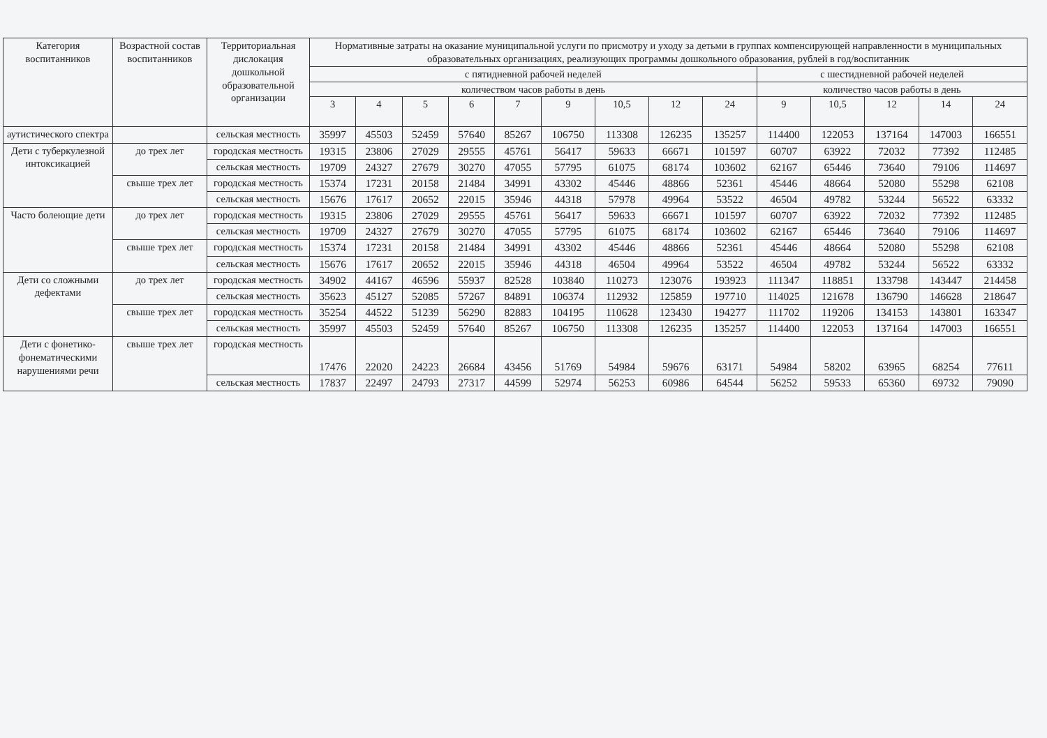| Категория воспитанников | Возрастной состав воспитанников | Территориальная дислокация дошкольной образовательной организации | Нормативные затраты на оказание муниципальной услуги по присмотру и уходу за детьми в группах компенсирующей направленности в муниципальных образовательных организациях, реализующих программы дошкольного образования, рублей в год/воспитанник | | | | | | | | | | | | | |
| --- | --- | --- | --- | --- | --- | --- | --- | --- | --- | --- | --- | --- | --- | --- | --- | --- |
| | | | с пятидневной рабочей неделей | | | | | | | | | с шестидневной рабочей неделей | | | | |
| | | | количеством часов работы в день | | | | | | | | | количество часов работы в день | | | | |
| | | | 3 | 4 | 5 | 6 | 7 | 9 | 10,5 | 12 | 24 | 9 | 10,5 | 12 | 14 | 24 |
| аутистического спектра | | сельская местность | 35997 | 45503 | 52459 | 57640 | 85267 | 106750 | 113308 | 126235 | 135257 | 114400 | 122053 | 137164 | 147003 | 166551 |
| Дети с туберкулезной интоксикацией | до трех лет | городская местность | 19315 | 23806 | 27029 | 29555 | 45761 | 56417 | 59633 | 66671 | 101597 | 60707 | 63922 | 72032 | 77392 | 112485 |
| | | сельская местность | 19709 | 24327 | 27679 | 30270 | 47055 | 57795 | 61075 | 68174 | 103602 | 62167 | 65446 | 73640 | 79106 | 114697 |
| | свыше трех лет | городская местность | 15374 | 17231 | 20158 | 21484 | 34991 | 43302 | 45446 | 48866 | 52361 | 45446 | 48664 | 52080 | 55298 | 62108 |
| | | сельская местность | 15676 | 17617 | 20652 | 22015 | 35946 | 44318 | 57978 | 49964 | 53522 | 46504 | 49782 | 53244 | 56522 | 63332 |
| Часто болеющие дети | до трех лет | городская местность | 19315 | 23806 | 27029 | 29555 | 45761 | 56417 | 59633 | 66671 | 101597 | 60707 | 63922 | 72032 | 77392 | 112485 |
| | | сельская местность | 19709 | 24327 | 27679 | 30270 | 47055 | 57795 | 61075 | 68174 | 103602 | 62167 | 65446 | 73640 | 79106 | 114697 |
| | свыше трех лет | городская местность | 15374 | 17231 | 20158 | 21484 | 34991 | 43302 | 45446 | 48866 | 52361 | 45446 | 48664 | 52080 | 55298 | 62108 |
| | | сельская местность | 15676 | 17617 | 20652 | 22015 | 35946 | 44318 | 46504 | 49964 | 53522 | 46504 | 49782 | 53244 | 56522 | 63332 |
| Дети со сложными дефектами | до трех лет | городская местность | 34902 | 44167 | 46596 | 55937 | 82528 | 103840 | 110273 | 123076 | 193923 | 111347 | 118851 | 133798 | 143447 | 214458 |
| | | сельская местность | 35623 | 45127 | 52085 | 57267 | 84891 | 106374 | 112932 | 125859 | 197710 | 114025 | 121678 | 136790 | 146628 | 218647 |
| | свыше трех лет | городская местность | 35254 | 44522 | 51239 | 56290 | 82883 | 104195 | 110628 | 123430 | 194277 | 111702 | 119206 | 134153 | 143801 | 163347 |
| | | сельская местность | 35997 | 45503 | 52459 | 57640 | 85267 | 106750 | 113308 | 126235 | 135257 | 114400 | 122053 | 137164 | 147003 | 166551 |
| Дети с фонетико-фонематическими нарушениями речи | свыше трех лет | городская местность | 17476 | 22020 | 24223 | 26684 | 43456 | 51769 | 54984 | 59676 | 63171 | 54984 | 58202 | 63965 | 68254 | 77611 |
| | | сельская местность | 17837 | 22497 | 24793 | 27317 | 44599 | 52974 | 56253 | 60986 | 64544 | 56252 | 59533 | 65360 | 69732 | 79090 |